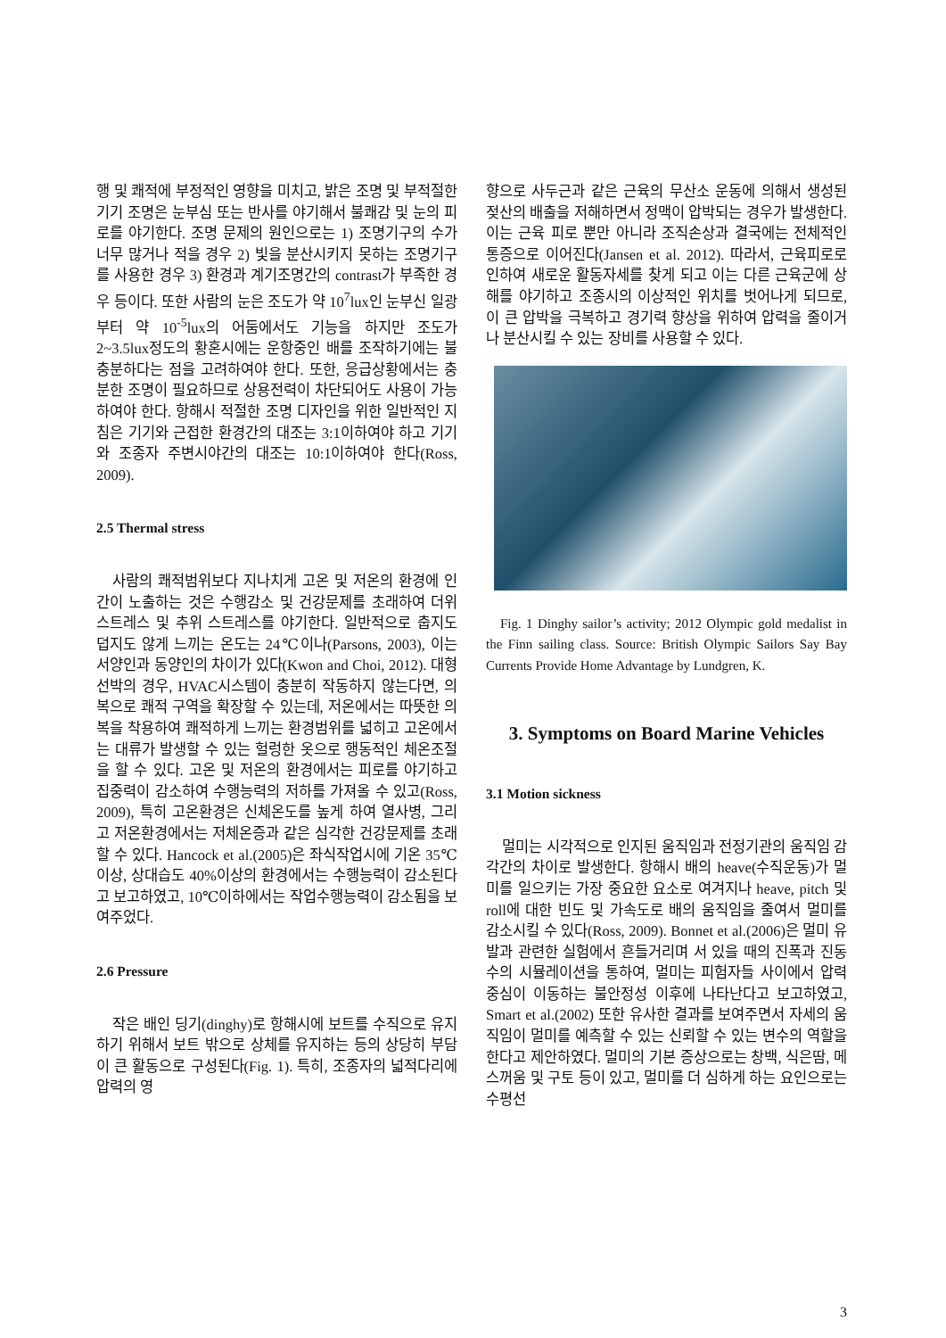행 및 쾌적에 부정적인 영향을 미치고, 밝은 조명 및 부적절한 기기 조명은 눈부심 또는 반사를 야기해서 불쾌감 및 눈의 피로를 야기한다. 조명 문제의 원인으로는 1) 조명기구의 수가 너무 많거나 적을 경우 2) 빛을 분산시키지 못하는 조명기구를 사용한 경우 3) 환경과 계기조명간의 contrast가 부족한 경우 등이다. 또한 사람의 눈은 조도가 약 10<sup>7</sup>lux인 눈부신 일광부터 약 10<sup>-5</sup>lux의 어둠에서도 기능을 하지만 조도가 2~3.5lux정도의 황혼시에는 운항중인 배를 조작하기에는 불충분하다는 점을 고려하여야 한다. 또한, 응급상황에서는 충분한 조명이 필요하므로 상용전력이 차단되어도 사용이 가능하여야 한다. 항해시 적절한 조명 디자인을 위한 일반적인 지침은 기기와 근접한 환경간의 대조는 3:1이하여야 하고 기기와 조종자 주변시야간의 대조는 10:1이하여야 한다(Ross, 2009).
2.5 Thermal stress
사람의 쾌적범위보다 지나치게 고온 및 저온의 환경에 인간이 노출하는 것은 수행감소 및 건강문제를 초래하여 더위 스트레스 및 추위 스트레스를 야기한다. 일반적으로 춥지도 덥지도 않게 느끼는 온도는 24℃이나(Parsons, 2003), 이는 서양인과 동양인의 차이가 있다(Kwon and Choi, 2012). 대형 선박의 경우, HVAC시스템이 충분히 작동하지 않는다면, 의복으로 쾌적 구역을 확장할 수 있는데, 저온에서는 따뜻한 의복을 착용하여 쾌적하게 느끼는 환경범위를 넓히고 고온에서는 대류가 발생할 수 있는 헐렁한 옷으로 행동적인 체온조절을 할 수 있다. 고온 및 저온의 환경에서는 피로를 야기하고 집중력이 감소하여 수행능력의 저하를 가져올 수 있고(Ross, 2009), 특히 고온환경은 신체온도를 높게 하여 열사병, 그리고 저온환경에서는 저체온증과 같은 심각한 건강문제를 초래할 수 있다. Hancock et al.(2005)은 좌식작업시에 기온 35℃이상, 상대습도 40%이상의 환경에서는 수행능력이 감소된다고 보고하였고, 10℃이하에서는 작업수행능력이 감소됨을 보여주었다.
2.6 Pressure
작은 배인 딩기(dinghy)로 항해시에 보트를 수직으로 유지하기 위해서 보트 밖으로 상체를 유지하는 등의 상당히 부담이 큰 활동으로 구성된다(Fig. 1). 특히, 조종자의 넓적다리에 압력의 영
향으로 사두근과 같은 근육의 무산소 운동에 의해서 생성된 젖산의 배출을 저해하면서 정맥이 압박되는 경우가 발생한다. 이는 근육 피로 뿐만 아니라 조직손상과 결국에는 전체적인 통증으로 이어진다(Jansen et al. 2012). 따라서, 근육피로로 인하여 새로운 활동자세를 찾게 되고 이는 다른 근육군에 상해를 야기하고 조종시의 이상적인 위치를 벗어나게 되므로, 이 큰 압박을 극복하고 경기력 향상을 위하여 압력을 줄이거나 분산시킬 수 있는 장비를 사용할 수 있다.
Fig. 1 Dinghy sailor’s activity; 2012 Olympic gold medalist in the Finn sailing class. Source: British Olympic Sailors Say Bay Currents Provide Home Advantage by Lundgren, K.
3. Symptoms on Board Marine Vehicles
3.1 Motion sickness
멀미는 시각적으로 인지된 움직임과 전정기관의 움직임 감각간의 차이로 발생한다. 항해시 배의 heave(수직운동)가 멀미를 일으키는 가장 중요한 요소로 여겨지나 heave, pitch 및 roll에 대한 빈도 및 가속도로 배의 움직임을 줄여서 멀미를 감소시킬 수 있다(Ross, 2009). Bonnet et al.(2006)은 멀미 유발과 관련한 실험에서 흔들거리며 서 있을 때의 진폭과 진동수의 시뮬레이션을 통하여, 멀미는 피험자들 사이에서 압력 중심이 이동하는 불안정성 이후에 나타난다고 보고하였고, Smart et al.(2002) 또한 유사한 결과를 보여주면서 자세의 움직임이 멀미를 예측할 수 있는 신뢰할 수 있는 변수의 역할을 한다고 제안하였다. 멀미의 기본 증상으로는 창백, 식은땀, 메스꺼움 및 구토 등이 있고, 멀미를 더 심하게 하는 요인으로는 수평선
3